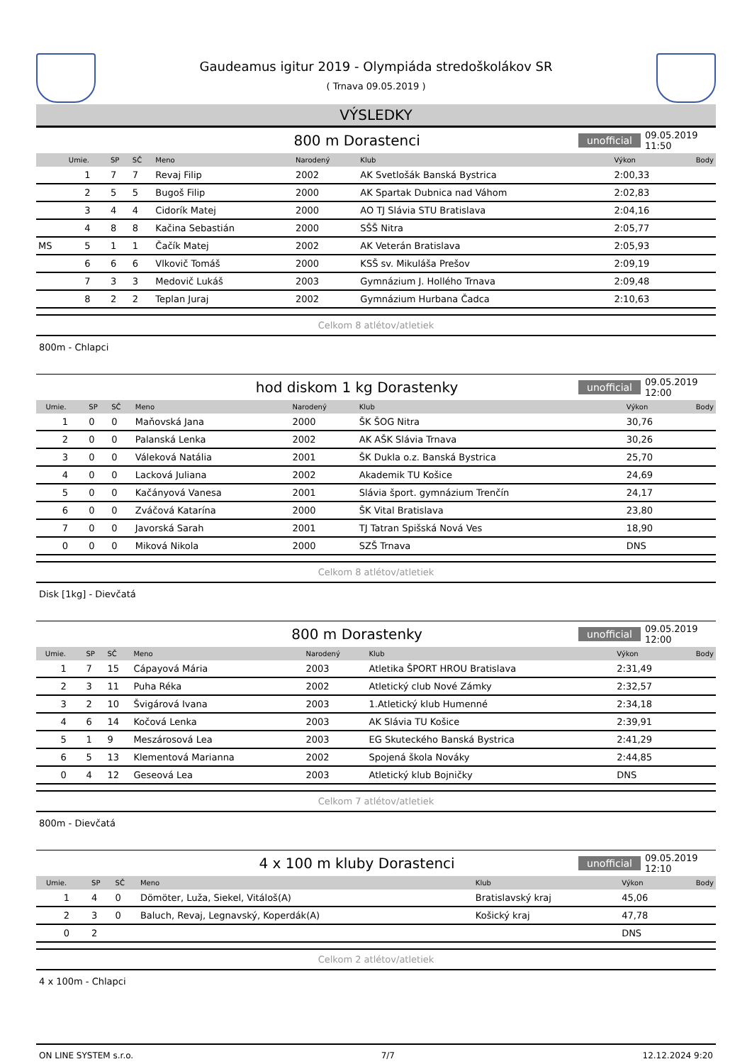Gaudeamus igitur 2019 - Olympiáda stredoškolákov SR
( Trnava 09.05.2019 )
VÝSLEDKY
800 m Dorastenci
unofficial 09.05.2019 11:50
| | Umie. | SP | SČ | Meno | Narodený | Klub | Výkon | Body |
| --- | --- | --- | --- | --- | --- | --- | --- | --- |
| | 1 | 7 | 7 | Revaj Filip | 2002 | AK Svetlošák Banská Bystrica | 2:00,33 | |
| | 2 | 5 | 5 | Bugoš Filip | 2000 | AK Spartak Dubnica nad Váhom | 2:02,83 | |
| | 3 | 4 | 4 | Cidorík Matej | 2000 | AO TJ Slávia STU Bratislava | 2:04,16 | |
| | 4 | 8 | 8 | Kačina Sebastián | 2000 | SŠŠ Nitra | 2:05,77 | |
| MS | 5 | 1 | 1 | Čačík Matej | 2002 | AK Veterán Bratislava | 2:05,93 | |
| | 6 | 6 | 6 | Vlkovič Tomáš | 2000 | KSŠ sv. Mikuláša Prešov | 2:09,19 | |
| | 7 | 3 | 3 | Medovič Lukáš | 2003 | Gymnázium J. Hollého Trnava | 2:09,48 | |
| | 8 | 2 | 2 | Teplan Juraj | 2002 | Gymnázium Hurbana Čadca | 2:10,63 | |
Celkom 8 atlétov/atletiek
800m - Chlapci
hod diskom 1 kg Dorastenky
unofficial 09.05.2019 12:00
| | Umie. | SP | SČ | Meno | Narodený | Klub | Výkon | Body |
| --- | --- | --- | --- | --- | --- | --- | --- | --- |
| | 1 | 0 | 0 | Maňovská Jana | 2000 | ŠK ŠOG Nitra | 30,76 | |
| | 2 | 0 | 0 | Palanská Lenka | 2002 | AK AŠK Slávia Trnava | 30,26 | |
| | 3 | 0 | 0 | Váleková Natália | 2001 | ŠK Dukla o.z. Banská Bystrica | 25,70 | |
| | 4 | 0 | 0 | Lacková Juliana | 2002 | Akademik TU Košice | 24,69 | |
| | 5 | 0 | 0 | Kačányová Vanesa | 2001 | Slávia šport. gymnázium Trenčín | 24,17 | |
| | 6 | 0 | 0 | Zváčová Katarína | 2000 | ŠK Vital Bratislava | 23,80 | |
| | 7 | 0 | 0 | Javorská Sarah | 2001 | TJ Tatran Spišská Nová Ves | 18,90 | |
| | 0 | 0 | 0 | Miková Nikola | 2000 | SZŠ Trnava | DNS | |
Celkom 8 atlétov/atletiek
Disk [1kg] - Dievčatá
800 m Dorastenky
unofficial 09.05.2019 12:00
| | Umie. | SP | SČ | Meno | Narodený | Klub | Výkon | Body |
| --- | --- | --- | --- | --- | --- | --- | --- | --- |
| | 1 | 7 | 15 | Cápayová Mária | 2003 | Atletika ŠPORT HROU Bratislava | 2:31,49 | |
| | 2 | 3 | 11 | Puha Réka | 2002 | Atletický club Nové Zámky | 2:32,57 | |
| | 3 | 2 | 10 | Švigárová Ivana | 2003 | 1.Atletický klub Humenné | 2:34,18 | |
| | 4 | 6 | 14 | Kočová Lenka | 2003 | AK Slávia TU Košice | 2:39,91 | |
| | 5 | 1 | 9 | Meszárosová Lea | 2003 | EG Skuteckého Banská Bystrica | 2:41,29 | |
| | 6 | 5 | 13 | Klementová Marianna | 2002 | Spojená škola Nováky | 2:44,85 | |
| | 0 | 4 | 12 | Geseová Lea | 2003 | Atletický klub Bojničky | DNS | |
Celkom 7 atlétov/atletiek
800m - Dievčatá
4 x 100 m kluby Dorastenci
unofficial 09.05.2019 12:10
| | Umie. | SP | SČ | Meno | Klub | Výkon | Body |
| --- | --- | --- | --- | --- | --- | --- | --- |
| | 1 | 4 | 0 | Dömöter, Luža, Siekel, Vitáloš(A) | Bratislavský kraj | 45,06 | |
| | 2 | 3 | 0 | Baluch, Revaj, Legnavský, Koperdák(A) | Košický kraj | 47,78 | |
| | 0 | 2 | | | | DNS | |
Celkom 2 atlétov/atletiek
4 x 100m - Chlapci
ON LINE SYSTEM s.r.o. 7/7 12.12.2024 9:20